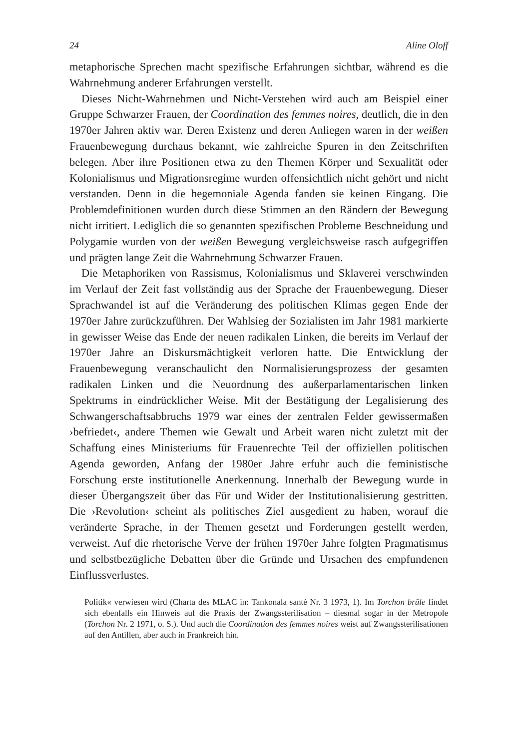24 Aline Oloff
metaphorische Sprechen macht spezifische Erfahrungen sichtbar, während es die Wahrnehmung anderer Erfahrungen verstellt.
Dieses Nicht-Wahrnehmen und Nicht-Verstehen wird auch am Beispiel einer Gruppe Schwarzer Frauen, der Coordination des femmes noires, deutlich, die in den 1970er Jahren aktiv war. Deren Existenz und deren Anliegen waren in der weißen Frauenbewegung durchaus bekannt, wie zahlreiche Spuren in den Zeitschriften belegen. Aber ihre Positionen etwa zu den Themen Körper und Sexualität oder Kolonialismus und Migrationsregime wurden offensichtlich nicht gehört und nicht verstanden. Denn in die hegemoniale Agenda fanden sie keinen Eingang. Die Problemdefinitionen wurden durch diese Stimmen an den Rändern der Bewegung nicht irritiert. Lediglich die so genannten spezifischen Probleme Beschneidung und Polygamie wurden von der weißen Bewegung vergleichsweise rasch aufgegriffen und prägten lange Zeit die Wahrnehmung Schwarzer Frauen.
Die Metaphoriken von Rassismus, Kolonialismus und Sklaverei verschwinden im Verlauf der Zeit fast vollständig aus der Sprache der Frauenbewegung. Dieser Sprachwandel ist auf die Veränderung des politischen Klimas gegen Ende der 1970er Jahre zurückzuführen. Der Wahlsieg der Sozialisten im Jahr 1981 markierte in gewisser Weise das Ende der neuen radikalen Linken, die bereits im Verlauf der 1970er Jahre an Diskursmächtigkeit verloren hatte. Die Entwicklung der Frauenbewegung veranschaulicht den Normalisierungsprozess der gesamten radikalen Linken und die Neuordnung des außerparlamentarischen linken Spektrums in eindrücklicher Weise. Mit der Bestätigung der Legalisierung des Schwangerschaftsabbruchs 1979 war eines der zentralen Felder gewissermaßen ›befriedet‹, andere Themen wie Gewalt und Arbeit waren nicht zuletzt mit der Schaffung eines Ministeriums für Frauenrechte Teil der offiziellen politischen Agenda geworden, Anfang der 1980er Jahre erfuhr auch die feministische Forschung erste institutionelle Anerkennung. Innerhalb der Bewegung wurde in dieser Übergangszeit über das Für und Wider der Institutionalisierung gestritten. Die ›Revolution‹ scheint als politisches Ziel ausgedient zu haben, worauf die veränderte Sprache, in der Themen gesetzt und Forderungen gestellt werden, verweist. Auf die rhetorische Verve der frühen 1970er Jahre folgten Pragmatismus und selbstbezügliche Debatten über die Gründe und Ursachen des empfundenen Einflussverlustes.
Politik« verwiesen wird (Charta des MLAC in: Tankonala santé Nr. 3 1973, 1). Im Torchon brûle findet sich ebenfalls ein Hinweis auf die Praxis der Zwangssterilisation – diesmal sogar in der Metropole (Torchon Nr. 2 1971, o. S.). Und auch die Coordination des femmes noires weist auf Zwangssterilisationen auf den Antillen, aber auch in Frankreich hin.